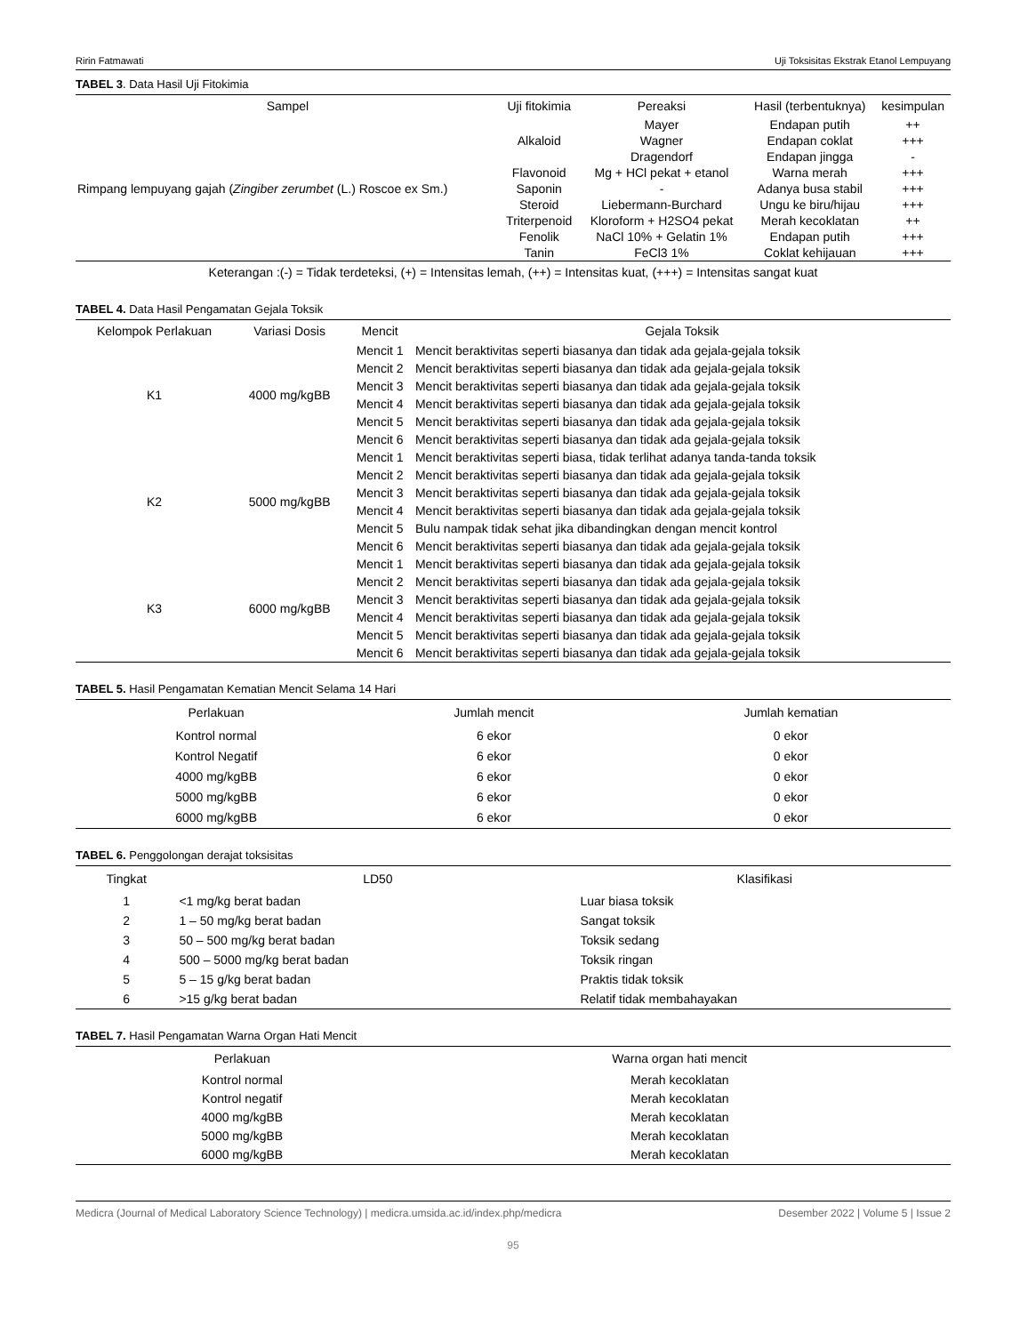Ririn Fatmawati Uji Toksisitas Ekstrak Etanol Lempuyang
TABEL 3. Data Hasil Uji Fitokimia
| Sampel | Uji fitokimia | Pereaksi | Hasil (terbentuknya) | kesimpulan |
| --- | --- | --- | --- | --- |
| Rimpang lempuyang gajah ( Zingiber zerumbet (L.) Roscoe ex Sm.) | Alkaloid | Mayer | Endapan putih | ++ |
| | | Wagner | Endapan coklat | +++ |
| | | Dragendorf | Endapan jingga | - |
| | Flavonoid | Mg + HCl pekat + etanol | Warna merah | +++ |
| | Saponin | - | Adanya busa stabil | +++ |
| | Steroid | Liebermann-Burchard | Ungu ke biru/hijau | +++ |
| | Triterpenoid | Kloroform + H2SO4 pekat | Merah kecoklatan | ++ |
| | Fenolik | NaCl 10% + Gelatin 1% | Endapan putih | +++ |
| | Tanin | FeCl3 1% | Coklat kehijauan | +++ |
Keterangan :(-) = Tidak terdeteksi, (+) = Intensitas lemah, (++) = Intensitas kuat, (+++) = Intensitas sangat kuat
TABEL 4. Data Hasil Pengamatan Gejala Toksik
| Kelompok Perlakuan | Variasi Dosis | Mencit | Gejala Toksik |
| --- | --- | --- | --- |
| K1 | 4000 mg/kgBB | Mencit 1 | Mencit beraktivitas seperti biasanya dan tidak ada gejala-gejala toksik |
| | | Mencit 2 | Mencit beraktivitas seperti biasanya dan tidak ada gejala-gejala toksik |
| | | Mencit 3 | Mencit beraktivitas seperti biasanya dan tidak ada gejala-gejala toksik |
| | | Mencit 4 | Mencit beraktivitas seperti biasanya dan tidak ada gejala-gejala toksik |
| | | Mencit 5 | Mencit beraktivitas seperti biasanya dan tidak ada gejala-gejala toksik |
| | | Mencit 6 | Mencit beraktivitas seperti biasanya dan tidak ada gejala-gejala toksik |
| K2 | 5000 mg/kgBB | Mencit 1 | Mencit beraktivitas seperti biasa, tidak terlihat adanya tanda-tanda toksik |
| | | Mencit 2 | Mencit beraktivitas seperti biasanya dan tidak ada gejala-gejala toksik |
| | | Mencit 3 | Mencit beraktivitas seperti biasanya dan tidak ada gejala-gejala toksik |
| | | Mencit 4 | Mencit beraktivitas seperti biasanya dan tidak ada gejala-gejala toksik |
| | | Mencit 5 | Bulu nampak tidak sehat jika dibandingkan dengan mencit kontrol |
| | | Mencit 6 | Mencit beraktivitas seperti biasanya dan tidak ada gejala-gejala toksik |
| K3 | 6000 mg/kgBB | Mencit 1 | Mencit beraktivitas seperti biasanya dan tidak ada gejala-gejala toksik |
| | | Mencit 2 | Mencit beraktivitas seperti biasanya dan tidak ada gejala-gejala toksik |
| | | Mencit 3 | Mencit beraktivitas seperti biasanya dan tidak ada gejala-gejala toksik |
| | | Mencit 4 | Mencit beraktivitas seperti biasanya dan tidak ada gejala-gejala toksik |
| | | Mencit 5 | Mencit beraktivitas seperti biasanya dan tidak ada gejala-gejala toksik |
| | | Mencit 6 | Mencit beraktivitas seperti biasanya dan tidak ada gejala-gejala toksik |
TABEL 5. Hasil Pengamatan Kematian Mencit Selama 14 Hari
| Perlakuan | Jumlah mencit | Jumlah kematian |
| --- | --- | --- |
| Kontrol normal | 6 ekor | 0 ekor |
| Kontrol Negatif | 6 ekor | 0 ekor |
| 4000 mg/kgBB | 6 ekor | 0 ekor |
| 5000 mg/kgBB | 6 ekor | 0 ekor |
| 6000 mg/kgBB | 6 ekor | 0 ekor |
TABEL 6. Penggolongan derajat toksisitas
| Tingkat | LD50 | Klasifikasi |
| --- | --- | --- |
| 1 | <1 mg/kg berat badan | Luar biasa toksik |
| 2 | 1 – 50 mg/kg berat badan | Sangat toksik |
| 3 | 50 – 500 mg/kg berat badan | Toksik sedang |
| 4 | 500 – 5000 mg/kg berat badan | Toksik ringan |
| 5 | 5 – 15 g/kg berat badan | Praktis tidak toksik |
| 6 | >15 g/kg berat badan | Relatif tidak membahayakan |
TABEL 7. Hasil Pengamatan Warna Organ Hati Mencit
| Perlakuan | Warna organ hati mencit |
| --- | --- |
| Kontrol normal | Merah kecoklatan |
| Kontrol negatif | Merah kecoklatan |
| 4000 mg/kgBB | Merah kecoklatan |
| 5000 mg/kgBB | Merah kecoklatan |
| 6000 mg/kgBB | Merah kecoklatan |
Medicra (Journal of Medical Laboratory Science Technology) | medicra.umsida.ac.id/index.php/medicra Desember 2022 | Volume 5 | Issue 2
95